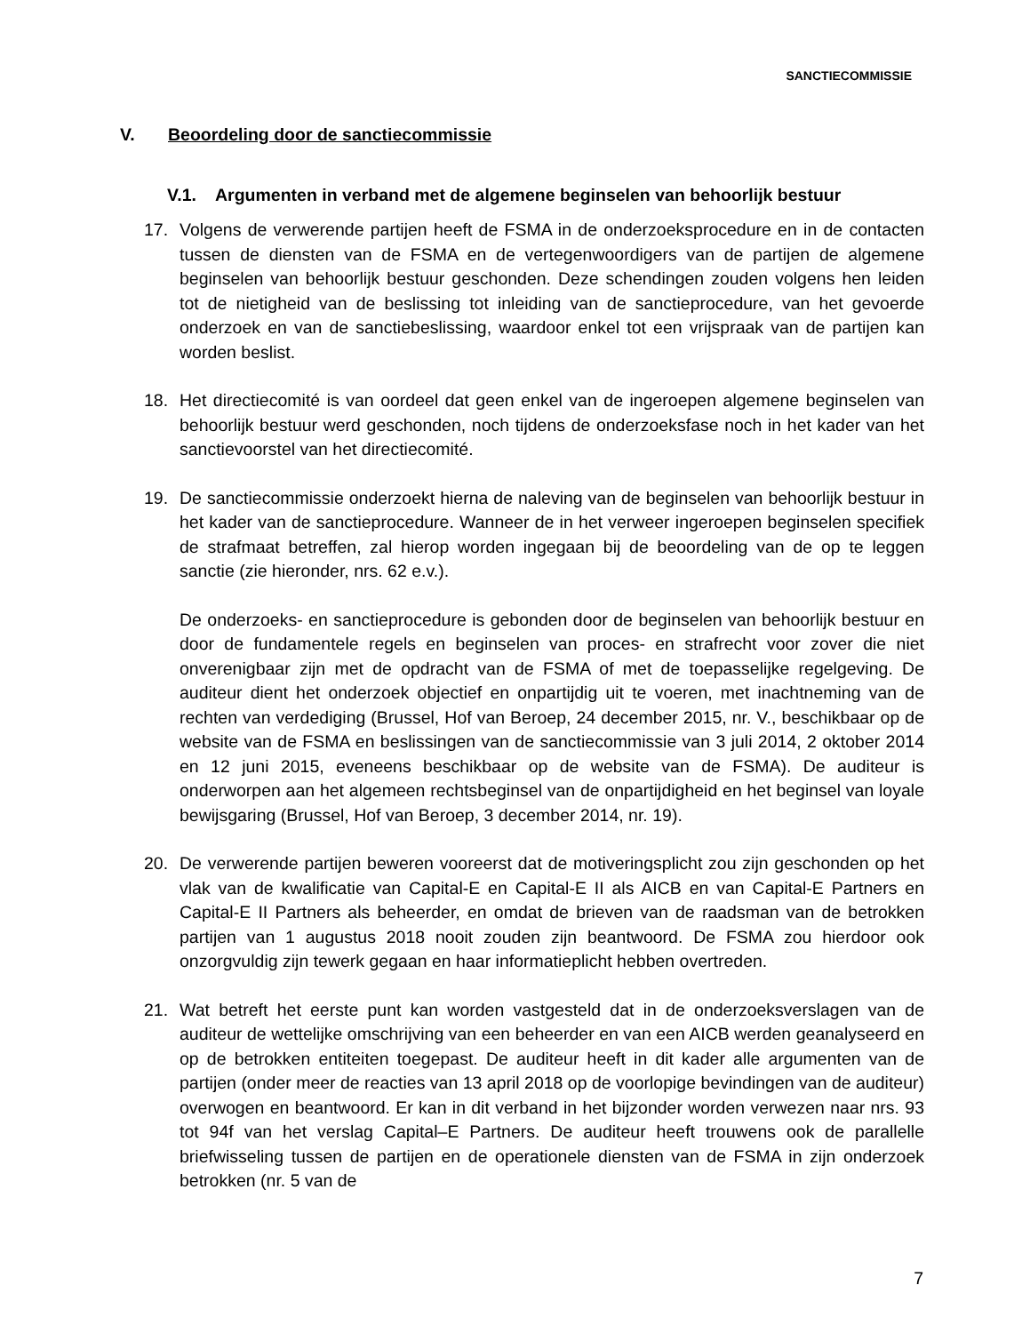SANCTIECOMMISSIE
V. Beoordeling door de sanctiecommissie
V.1. Argumenten in verband met de algemene beginselen van behoorlijk bestuur
17. Volgens de verwerende partijen heeft de FSMA in de onderzoeksprocedure en in de contacten tussen de diensten van de FSMA en de vertegenwoordigers van de partijen de algemene beginselen van behoorlijk bestuur geschonden. Deze schendingen zouden volgens hen leiden tot de nietigheid van de beslissing tot inleiding van de sanctieprocedure, van het gevoerde onderzoek en van de sanctiebeslissing, waardoor enkel tot een vrijspraak van de partijen kan worden beslist.
18. Het directiecomité is van oordeel dat geen enkel van de ingeroepen algemene beginselen van behoorlijk bestuur werd geschonden, noch tijdens de onderzoeksfase noch in het kader van het sanctievoorstel van het directiecomité.
19. De sanctiecommissie onderzoekt hierna de naleving van de beginselen van behoorlijk bestuur in het kader van de sanctieprocedure. Wanneer de in het verweer ingeroepen beginselen specifiek de strafmaat betreffen, zal hierop worden ingegaan bij de beoordeling van de op te leggen sanctie (zie hieronder, nrs. 62 e.v.).
De onderzoeks- en sanctieprocedure is gebonden door de beginselen van behoorlijk bestuur en door de fundamentele regels en beginselen van proces- en strafrecht voor zover die niet onverenigbaar zijn met de opdracht van de FSMA of met de toepasselijke regelgeving. De auditeur dient het onderzoek objectief en onpartijdig uit te voeren, met inachtneming van de rechten van verdediging (Brussel, Hof van Beroep, 24 december 2015, nr. V., beschikbaar op de website van de FSMA en beslissingen van de sanctiecommissie van 3 juli 2014, 2 oktober 2014 en 12 juni 2015, eveneens beschikbaar op de website van de FSMA). De auditeur is onderworpen aan het algemeen rechtsbeginsel van de onpartijdigheid en het beginsel van loyale bewijsgaring (Brussel, Hof van Beroep, 3 december 2014, nr. 19).
20. De verwerende partijen beweren vooreerst dat de motiveringsplicht zou zijn geschonden op het vlak van de kwalificatie van Capital-E en Capital-E II als AICB en van Capital-E Partners en Capital-E II Partners als beheerder, en omdat de brieven van de raadsman van de betrokken partijen van 1 augustus 2018 nooit zouden zijn beantwoord. De FSMA zou hierdoor ook onzorgvuldig zijn tewerk gegaan en haar informatieplicht hebben overtreden.
21. Wat betreft het eerste punt kan worden vastgesteld dat in de onderzoeksverslagen van de auditeur de wettelijke omschrijving van een beheerder en van een AICB werden geanalyseerd en op de betrokken entiteiten toegepast. De auditeur heeft in dit kader alle argumenten van de partijen (onder meer de reacties van 13 april 2018 op de voorlopige bevindingen van de auditeur) overwogen en beantwoord. Er kan in dit verband in het bijzonder worden verwezen naar nrs. 93 tot 94f van het verslag Capital–E Partners. De auditeur heeft trouwens ook de parallelle briefwisseling tussen de partijen en de operationele diensten van de FSMA in zijn onderzoek betrokken (nr. 5 van de
7